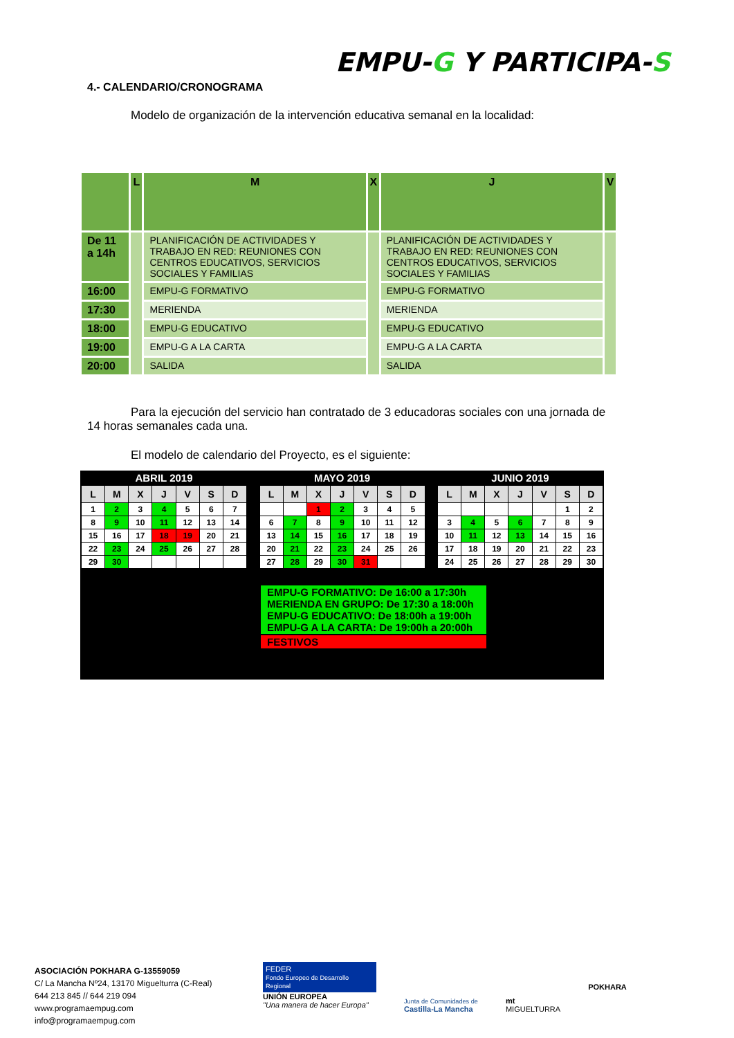EMPU-G Y PARTICIPA-S
4.- CALENDARIO/CRONOGRAMA
Modelo de organización de la intervención educativa semanal en la localidad:
| | L | M | X | J | V |
| --- | --- | --- | --- | --- | --- |
| De 11 a 14h | | PLANIFICACIÓN DE ACTIVIDADES Y TRABAJO EN RED: REUNIONES CON CENTROS EDUCATIVOS, SERVICIOS SOCIALES Y FAMILIAS | | PLANIFICACIÓN DE ACTIVIDADES Y TRABAJO EN RED: REUNIONES CON CENTROS EDUCATIVOS, SERVICIOS SOCIALES Y FAMILIAS | |
| 16:00 | | EMPU-G FORMATIVO | | EMPU-G FORMATIVO | |
| 17:30 | | MERIENDA | | MERIENDA | |
| 18:00 | | EMPU-G EDUCATIVO | | EMPU-G EDUCATIVO | |
| 19:00 | | EMPU-G A LA CARTA | | EMPU-G A LA CARTA | |
| 20:00 | | SALIDA | | SALIDA | |
Para la ejecución del servicio han contratado de 3 educadoras sociales con una jornada de
14 horas semanales cada una.
El modelo de calendario del Proyecto, es el siguiente:
ABRIL 2019
| L | M | X | J | V | S | D |
| --- | --- | --- | --- | --- | --- | --- |
| 1 | 2 | 3 | 4 | 5 | 6 | 7 |
| 8 | 9 | 10 | 11 | 12 | 13 | 14 |
| 15 | 16 | 17 | 18 | 19 | 20 | 21 |
| 22 | 23 | 24 | 25 | 26 | 27 | 28 |
| 29 | 30 | | | | | |
MAYO 2019
| L | M | X | J | V | S | D |
| --- | --- | --- | --- | --- | --- | --- |
| | | 1 | 2 | 3 | 4 | 5 |
| 6 | 7 | 8 | 9 | 10 | 11 | 12 |
| 13 | 14 | 15 | 16 | 17 | 18 | 19 |
| 20 | 21 | 22 | 23 | 24 | 25 | 26 |
| 27 | 28 | 29 | 30 | 31 | | |
JUNIO 2019
| L | M | X | J | V | S | D |
| --- | --- | --- | --- | --- | --- | --- |
| | | | | | 1 | 2 |
| 3 | 4 | 5 | 6 | 7 | 8 | 9 |
| 10 | 11 | 12 | 13 | 14 | 15 | 16 |
| 17 | 18 | 19 | 20 | 21 | 22 | 23 |
| 24 | 25 | 26 | 27 | 28 | 29 | 30 |
EMPU-G FORMATIVO: De 16:00 a 17:30h
MERIENDA EN GRUPO: De 17:30 a 18:00h
EMPU-G EDUCATIVO: De 18:00h a 19:00h
EMPU-G A LA CARTA: De 19:00h a 20:00h
FESTIVOS
ASOCIACIÓN POKHARA G-13559059
C/ La Mancha Nº24, 13170 Miguelturra (C-Real)
644 213 845 // 644 219 094
www.programaempug.com
info@programaempug.com
FEDER
Fondo Europeo de Desarrollo Regional
UNIÓN EUROPEA
"Una manera de hacer Europa"
Junta de Comunidades de
Castilla-La Mancha
mt
MIGUELTURRA
POKHARA